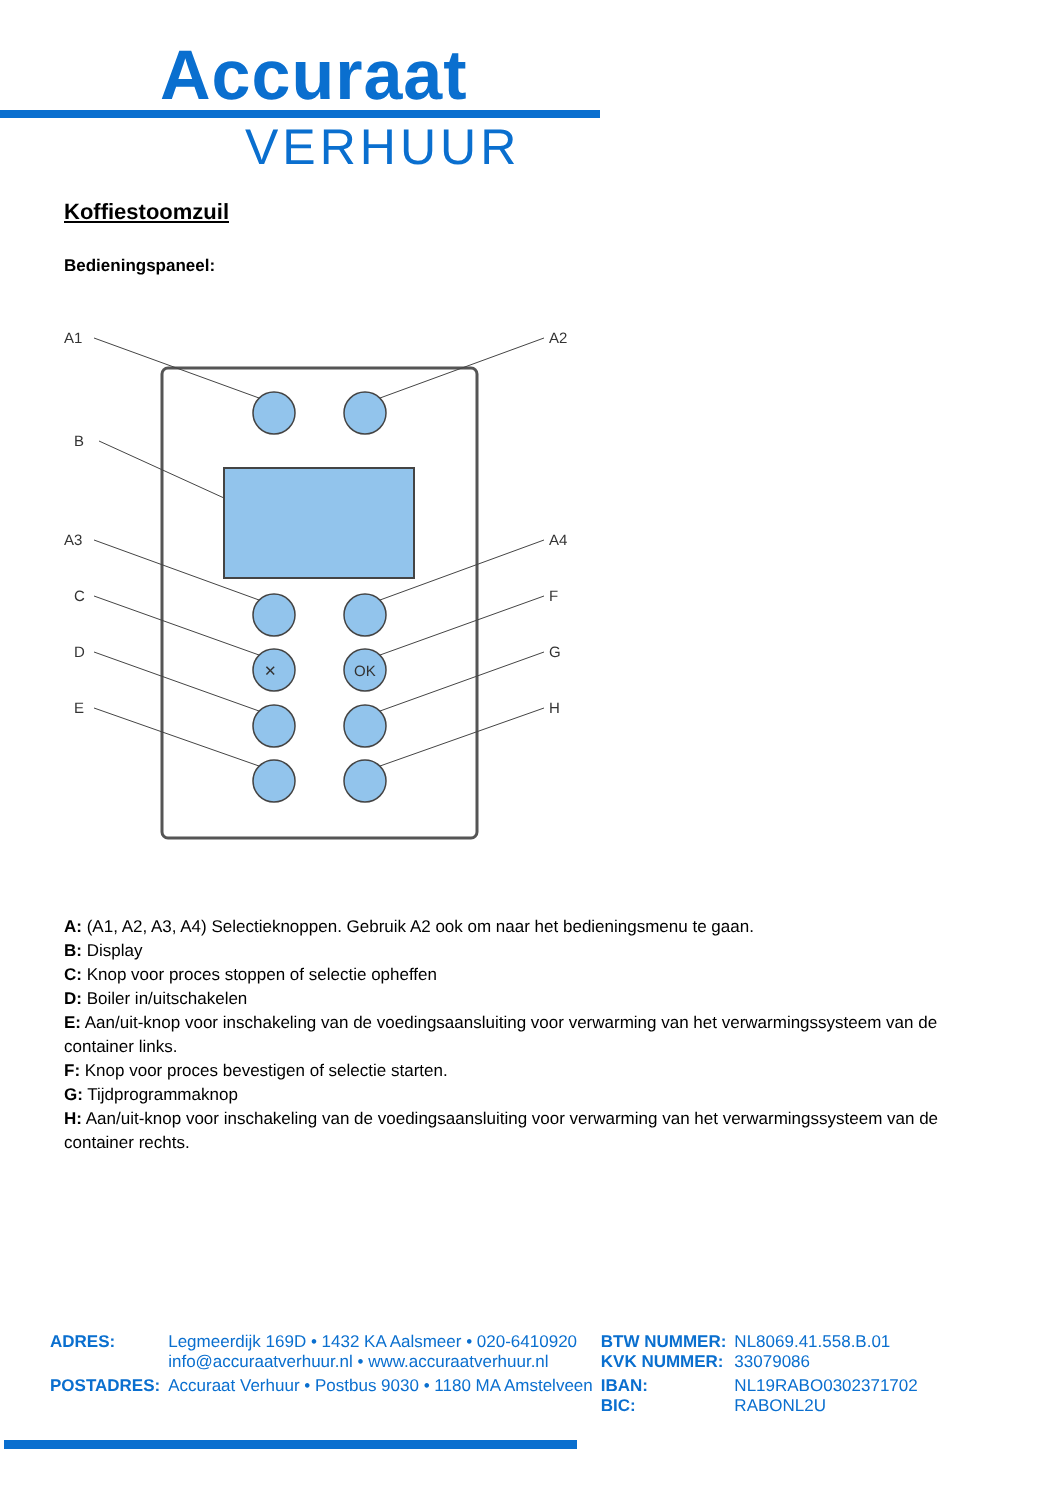Accuraat
VERHUUR
Koffiestoomzuil
Bedieningspaneel:
A1
A2
B
A3
A4
C
F
D
G
E
H
✕
OK
A: (A1, A2, A3, A4) Selectieknoppen. Gebruik A2 ook om naar het bedieningsmenu te gaan.
B: Display
C: Knop voor proces stoppen of selectie opheffen
D: Boiler in/uitschakelen
E: Aan/uit-knop voor inschakeling van de voedingsaansluiting voor verwarming van het verwarmingssysteem van de container links.
F: Knop voor proces bevestigen of selectie starten.
G: Tijdprogrammaknop
H: Aan/uit-knop voor inschakeling van de voedingsaansluiting voor verwarming van het verwarmingssysteem van de container rechts.
| ADRES: | Legmeerdijk 169D • 1432 KA Aalsmeer • 020-6410920 info@accuraatverhuur.nl • www.accuraatverhuur.nl | BTW NUMMER: KVK NUMMER: | NL8069.41.558.B.01 33079086 |
| POSTADRES: | Accuraat Verhuur • Postbus 9030 • 1180 MA Amstelveen | IBAN: BIC: | NL19RABO0302371702 RABONL2U |